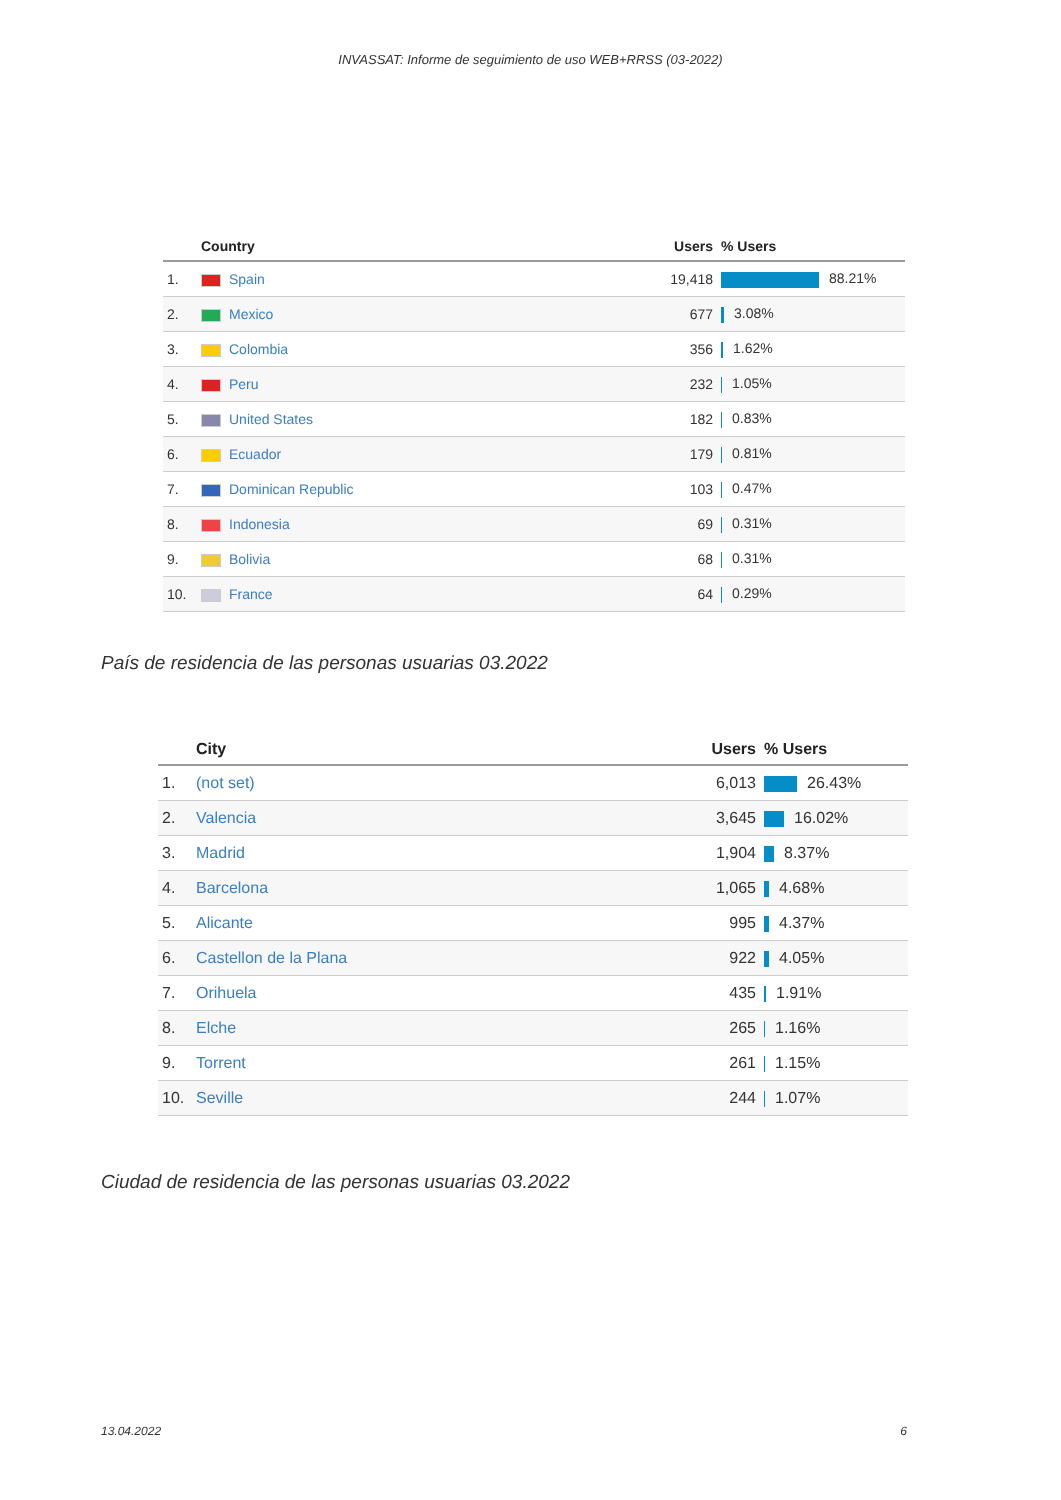INVASSAT: Informe de seguimiento de uso WEB+RRSS (03-2022)
| | Country | Users | % Users |
| --- | --- | --- | --- |
| 1. | Spain | 19,418 | 88.21% |
| 2. | Mexico | 677 | 3.08% |
| 3. | Colombia | 356 | 1.62% |
| 4. | Peru | 232 | 1.05% |
| 5. | United States | 182 | 0.83% |
| 6. | Ecuador | 179 | 0.81% |
| 7. | Dominican Republic | 103 | 0.47% |
| 8. | Indonesia | 69 | 0.31% |
| 9. | Bolivia | 68 | 0.31% |
| 10. | France | 64 | 0.29% |
País de residencia de las personas usuarias 03.2022
| | City | Users | % Users |
| --- | --- | --- | --- |
| 1. | (not set) | 6,013 | 26.43% |
| 2. | Valencia | 3,645 | 16.02% |
| 3. | Madrid | 1,904 | 8.37% |
| 4. | Barcelona | 1,065 | 4.68% |
| 5. | Alicante | 995 | 4.37% |
| 6. | Castellon de la Plana | 922 | 4.05% |
| 7. | Orihuela | 435 | 1.91% |
| 8. | Elche | 265 | 1.16% |
| 9. | Torrent | 261 | 1.15% |
| 10. | Seville | 244 | 1.07% |
Ciudad de residencia de las personas usuarias 03.2022
13.04.2022 6